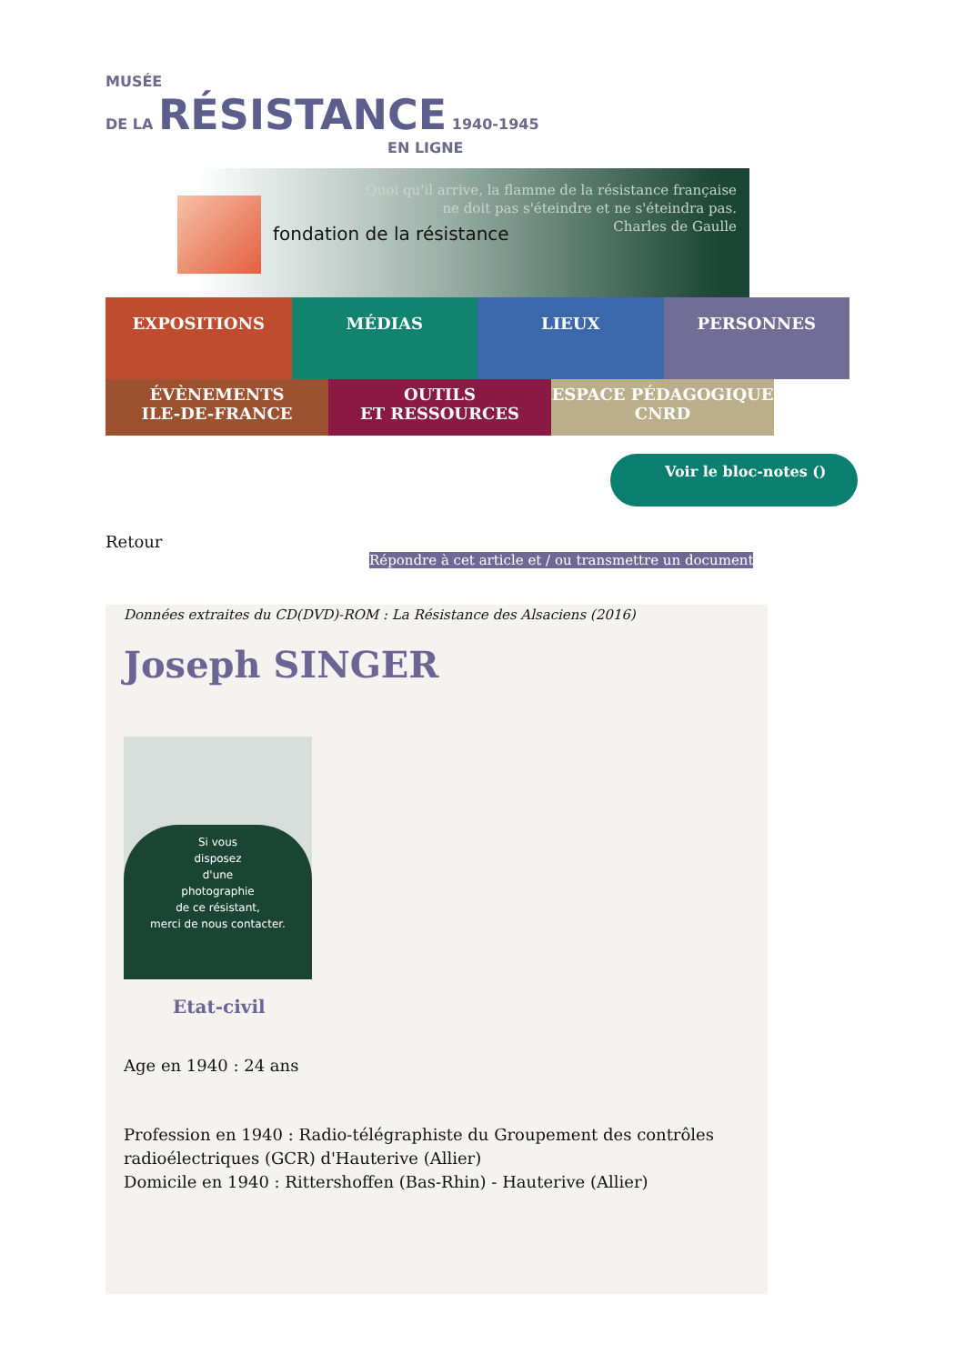MUSÉE
DE LA RÉSISTANCE 1940-1945
EN LIGNE
fondation de la résistance
Quoi qu'il arrive, la flamme de la résistance française
ne doit pas s'éteindre et ne s'éteindra pas.
Charles de Gaulle
EXPOSITIONS MÉDIAS LIEUX PERSONNES
ÉVÈNEMENTS
ILE-DE-FRANCE
OUTILS
ET RESSOURCES
ESPACE PÉDAGOGIQUE
CNRD
Voir le bloc-notes ()
Retour
Répondre à cet article et / ou transmettre un document
Données extraites du CD(DVD)-ROM : La Résistance des Alsaciens (2016)
Joseph SINGER
Si vous
disposez
d'une
photographie
de ce résistant,
merci de nous contacter.
Etat-civil
Age en 1940 : 24 ans
Profession en 1940 : Radio-télégraphiste du Groupement des contrôles radioélectriques (GCR) d'Hauterive (Allier)
Domicile en 1940 : Rittershoffen (Bas-Rhin) - Hauterive (Allier)